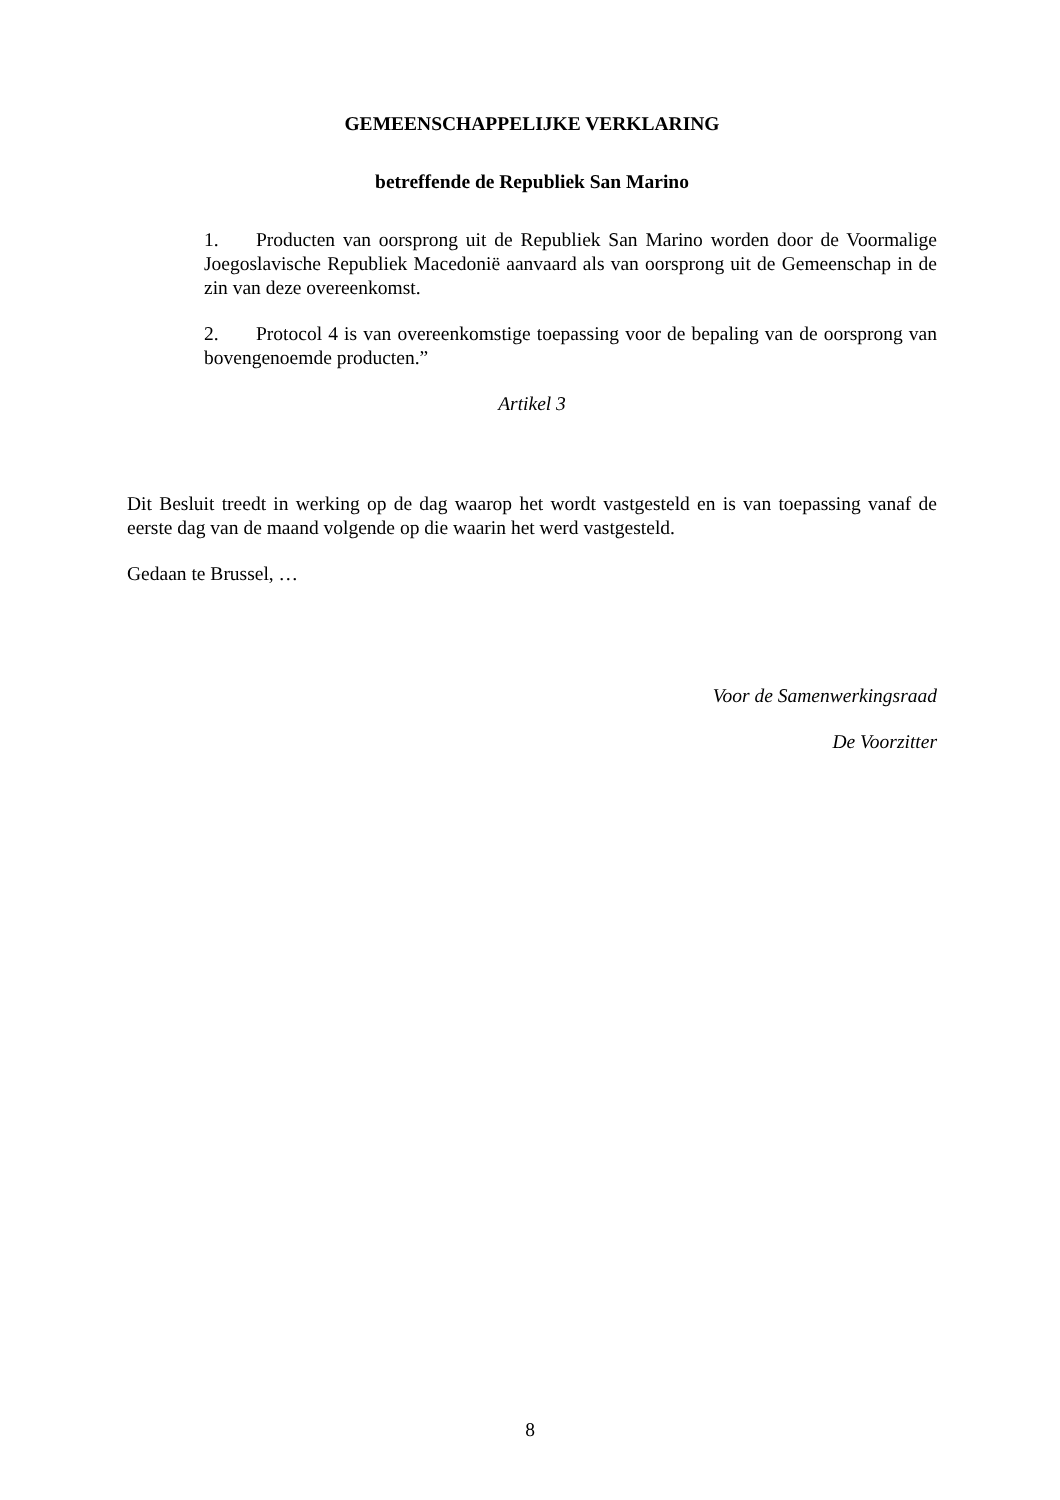GEMEENSCHAPPELIJKE VERKLARING
betreffende de Republiek San Marino
1. Producten van oorsprong uit de Republiek San Marino worden door de Voormalige Joegoslavische Republiek Macedonië aanvaard als van oorsprong uit de Gemeenschap in de zin van deze overeenkomst.
2. Protocol 4 is van overeenkomstige toepassing voor de bepaling van de oorsprong van bovengenoemde producten.”
Artikel 3
Dit Besluit treedt in werking op de dag waarop het wordt vastgesteld en is van toepassing vanaf de eerste dag van de maand volgende op die waarin het werd vastgesteld.
Gedaan te Brussel, …
Voor de Samenwerkingsraad
De Voorzitter
8